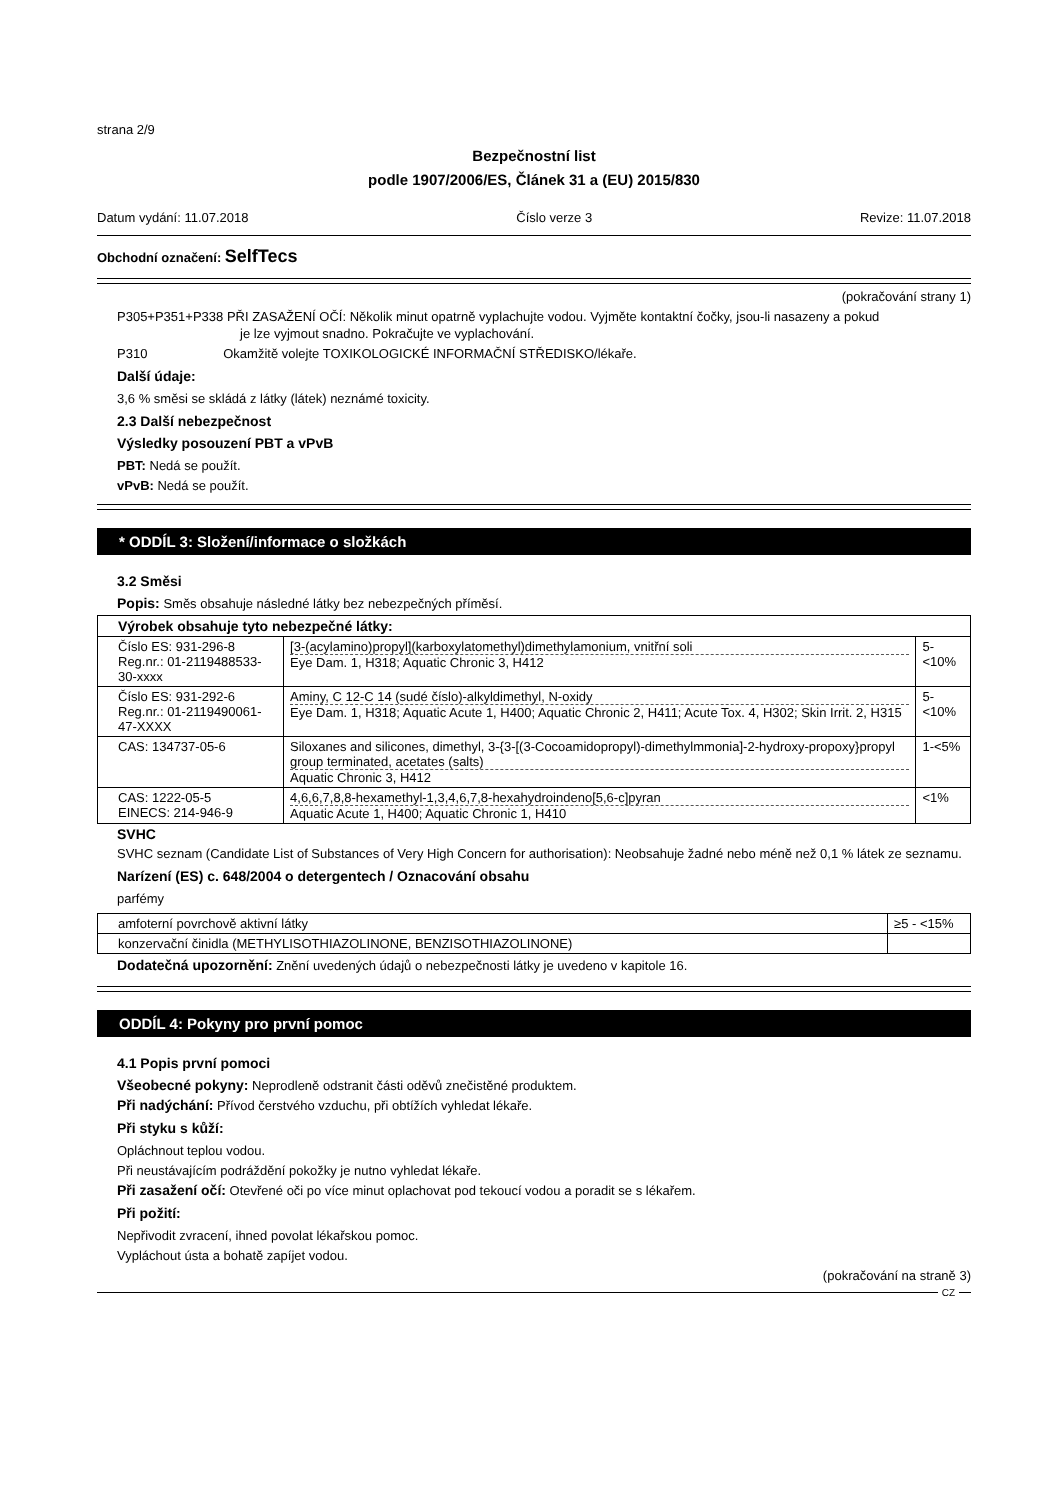strana 2/9
Bezpečnostní list
podle 1907/2006/ES, Článek 31 a (EU) 2015/830
Datum vydání: 11.07.2018 Číslo verze 3 Revize: 11.07.2018
Obchodní označení: SelfTecs
(pokračování strany 1)
P305+P351+P338 PŘI ZASAŽENÍ OČÍ: Několik minut opatrně vyplachujte vodou. Vyjměte kontaktní čočky, jsou-li nasazeny a pokud
je lze vyjmout snadno. Pokračujte ve vyplachování.
P310 Okamžitě volejte TOXIKOLOGICKÉ INFORMAČNÍ STŘEDISKO/lékaře.
Další údaje:
3,6 % směsi se skládá z látky (látek) neznámé toxicity.
2.3 Další nebezpečnost
Výsledky posouzení PBT a vPvB
PBT: Nedá se použít.
vPvB: Nedá se použít.
* ODDÍL 3: Složení/informace o složkách
3.2 Směsi
Popis: Směs obsahuje následné látky bez nebezpečných příměsí.
| Výrobek obsahuje tyto nebezpečné látky: | | |
| --- | --- | --- |
| Číslo ES: 931-296-8 Reg.nr.: 01-2119488533-30-xxxx | [3-(acylamino)propyl](karboxylatomethyl)dimethylamonium, vnitřní soli Eye Dam. 1, H318; Aquatic Chronic 3, H412 | 5-<10% |
| Číslo ES: 931-292-6 Reg.nr.: 01-2119490061-47-XXXX | Aminy, C 12-C 14 (sudé číslo)-alkyldimethyl, N-oxidy Eye Dam. 1, H318; Aquatic Acute 1, H400; Aquatic Chronic 2, H411; Acute Tox. 4, H302; Skin Irrit. 2, H315 | 5-<10% |
| CAS: 134737-05-6 | Siloxanes and silicones, dimethyl, 3-{3-[(3-Cocoamidopropyl)-dimethylmmonia]-2-hydroxy-propoxy}propyl group terminated, acetates (salts) Aquatic Chronic 3, H412 | 1-<5% |
| CAS: 1222-05-5 EINECS: 214-946-9 | 4,6,6,7,8,8-hexamethyl-1,3,4,6,7,8-hexahydroindeno[5,6-c]pyran Aquatic Acute 1, H400; Aquatic Chronic 1, H410 | <1% |
SVHC
SVHC seznam (Candidate List of Substances of Very High Concern for authorisation): Neobsahuje žadné nebo méně než 0,1 % látek ze seznamu.
Narízení (ES) c. 648/2004 o detergentech / Oznacování obsahu
parfémy
| amfoterní povrchově aktivní látky | ≥5 - <15% |
| konzervační činidla (METHYLISOTHIAZOLINONE, BENZISOTHIAZOLINONE) | |
Dodatečná upozornění: Znění uvedených údajů o nebezpečnosti látky je uvedeno v kapitole 16.
ODDÍL 4: Pokyny pro první pomoc
4.1 Popis první pomoci
Všeobecné pokyny: Neprodleně odstranit části oděvů znečistěné produktem.
Při nadýchání: Přívod čerstvého vzduchu, při obtížích vyhledat lékaře.
Při styku s kůží:
Opláchnout teplou vodou.
Při neustávajícím podráždění pokožky je nutno vyhledat lékaře.
Při zasažení očí: Otevřené oči po více minut oplachovat pod tekoucí vodou a poradit se s lékařem.
Při požití:
Nepřivodit zvracení, ihned povolat lékařskou pomoc.
Vypláchout ústa a bohatě zapíjet vodou.
(pokračování na straně 3)
CZ